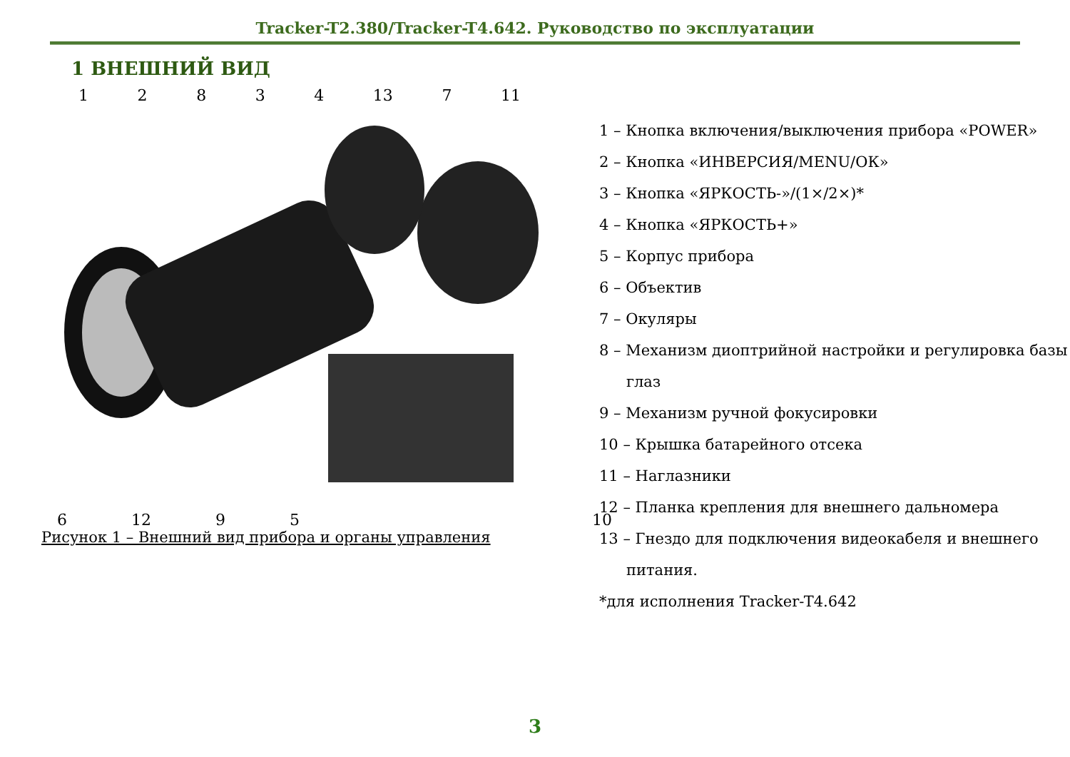Tracker-T2.380/Tracker-T4.642. Руководство по эксплуатации
1 ВНЕШНИЙ ВИД
1 2 8 3 4 13 7 11
6 12 9 5 10
Рисунок 1 – Внешний вид прибора и органы управления
1 – Кнопка включения/выключения прибора «POWER»
2 – Кнопка «ИНВЕРСИЯ/MENU/ОК»
3 – Кнопка «ЯРКОСТЬ-»/(1×/2×)*
4 – Кнопка «ЯРКОСТЬ+»
5 – Корпус прибора
6 – Объектив
7 – Окуляры
8 – Механизм диоптрийной настройки и регулировка базы
глаз
9 – Механизм ручной фокусировки
10 – Крышка батарейного отсека
11 – Наглазники
12 – Планка крепления для внешнего дальномера
13 – Гнездо для подключения видеокабеля и внешнего
питания.
*для исполнения Tracker-T4.642
3